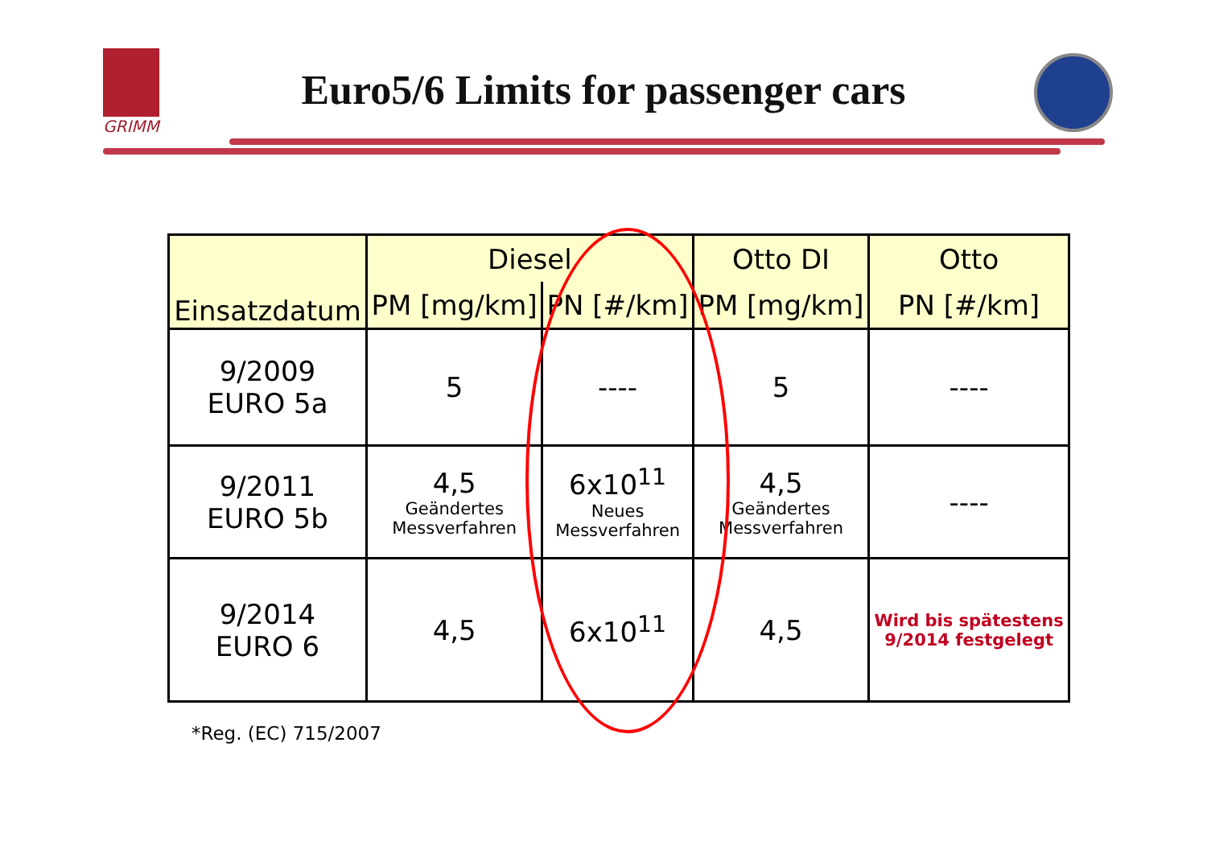GRIMM
Euro5/6 Limits for passenger cars
| Einsatzdatum | Diesel | | Otto DI | Otto |
| --- | --- | --- | --- | --- |
| | PM [mg/km] | PN [#/km] | PM [mg/km] | PN [#/km] |
| 9/2009 EURO 5a | 5 | ---- | 5 | ---- |
| 9/2011 EURO 5b | 4,5 Geändertes Messverfahren | 6x10<sup>11</sup> Neues Messverfahren | 4,5 Geändertes Messverfahren | ---- |
| 9/2014 EURO 6 | 4,5 | 6x10<sup>11</sup> | 4,5 | Wird bis spätestens 9/2014 festgelegt |
*Reg. (EC) 715/2007